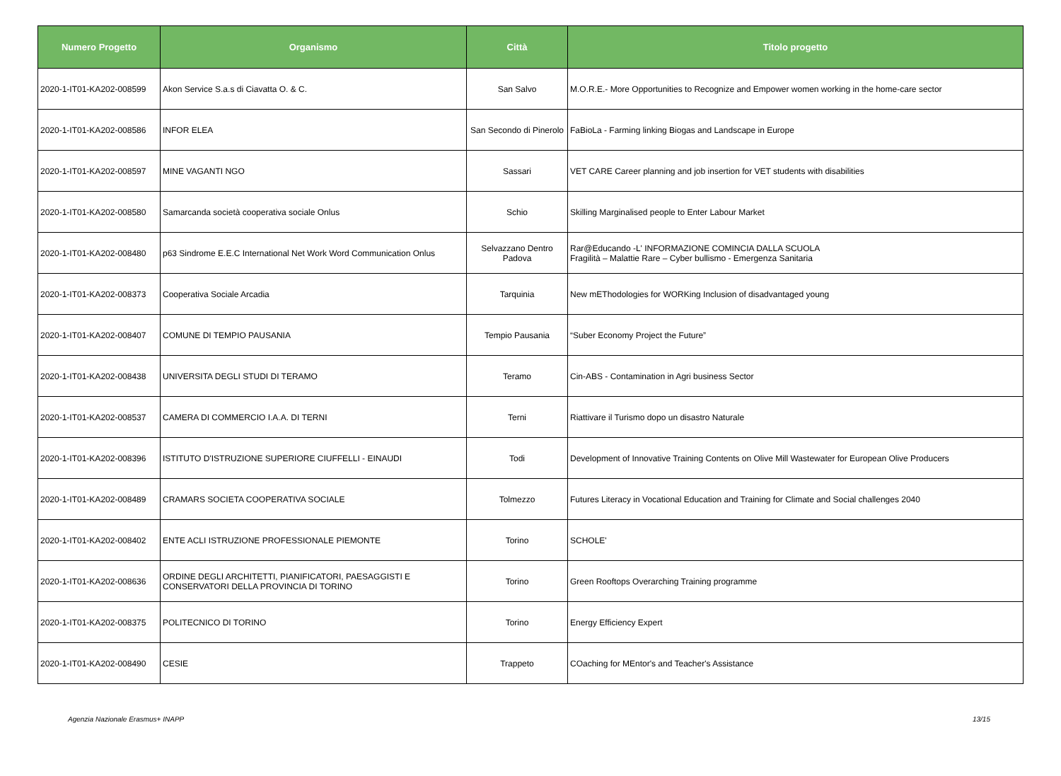| Numero Progetto | Organismo | Città | Titolo progetto |
| --- | --- | --- | --- |
| 2020-1-IT01-KA202-008599 | Akon Service S.a.s di Ciavatta O. & C. | San Salvo | M.O.R.E.- More Opportunities to Recognize and Empower women working in the home-care sector |
| 2020-1-IT01-KA202-008586 | INFOR ELEA | San Secondo di Pinerolo | FaBioLa - Farming linking Biogas and Landscape in Europe |
| 2020-1-IT01-KA202-008597 | MINE VAGANTI NGO | Sassari | VET CARE Career planning and job insertion for VET students with disabilities |
| 2020-1-IT01-KA202-008580 | Samarcanda società cooperativa sociale Onlus | Schio | Skilling Marginalised people to Enter Labour Market |
| 2020-1-IT01-KA202-008480 | p63 Sindrome E.E.C International Net Work Word Communication Onlus | Selvazzano Dentro Padova | Rar@Educando -L' INFORMAZIONE COMINCIA DALLA SCUOLA Fragilità – Malattie Rare – Cyber bullismo - Emergenza Sanitaria |
| 2020-1-IT01-KA202-008373 | Cooperativa Sociale Arcadia | Tarquinia | New mEThodologies for WORKing Inclusion of disadvantaged young |
| 2020-1-IT01-KA202-008407 | COMUNE DI TEMPIO PAUSANIA | Tempio Pausania | “Suber Economy Project the Future” |
| 2020-1-IT01-KA202-008438 | UNIVERSITA DEGLI STUDI DI TERAMO | Teramo | Cin-ABS - Contamination in Agri business Sector |
| 2020-1-IT01-KA202-008537 | CAMERA DI COMMERCIO I.A.A. DI TERNI | Terni | Riattivare il Turismo dopo un disastro Naturale |
| 2020-1-IT01-KA202-008396 | ISTITUTO D'ISTRUZIONE SUPERIORE CIUFFELLI - EINAUDI | Todi | Development of Innovative Training Contents on Olive Mill Wastewater for European Olive Producers |
| 2020-1-IT01-KA202-008489 | CRAMARS SOCIETA COOPERATIVA SOCIALE | Tolmezzo | Futures Literacy in Vocational Education and Training for Climate and Social challenges 2040 |
| 2020-1-IT01-KA202-008402 | ENTE ACLI ISTRUZIONE PROFESSIONALE PIEMONTE | Torino | SCHOLE' |
| 2020-1-IT01-KA202-008636 | ORDINE DEGLI ARCHITETTI, PIANIFICATORI, PAESAGGISTI E CONSERVATORI DELLA PROVINCIA DI TORINO | Torino | Green Rooftops Overarching Training programme |
| 2020-1-IT01-KA202-008375 | POLITECNICO DI TORINO | Torino | Energy Efficiency Expert |
| 2020-1-IT01-KA202-008490 | CESIE | Trappeto | COaching for MEntor's and Teacher's Assistance |
Agenzia Nazionale Erasmus+ INAPP 13/15